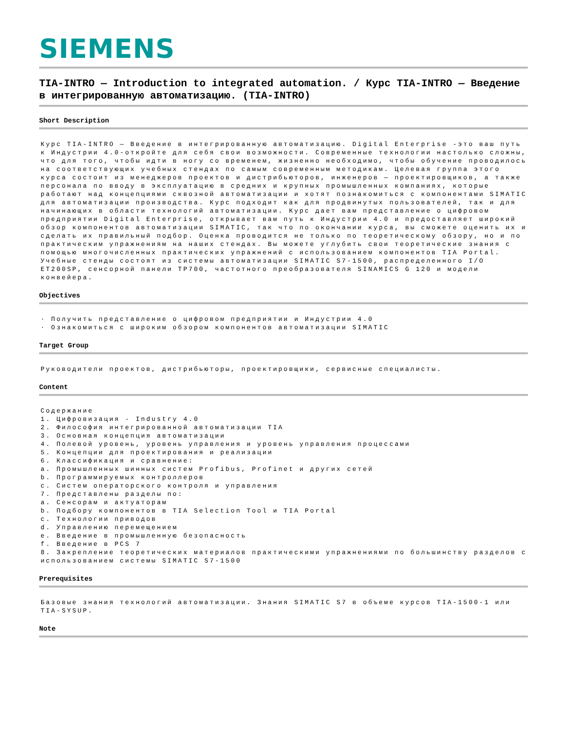SIEMENS
TIA-INTRO — Introduction to integrated automation. / Курс TIA-INTRO — Введение в интегрированную автоматизацию. (TIA-INTRO)
Short Description
Курс TIA-INTRO — Введение в интегрированную автоматизацию. Digital Enterprise -это ваш путь к Индустрии 4.0-откройте для себя свои возможности. Современные технологии настолько сложны, что для того, чтобы идти в ногу со временем, жизненно необходимо, чтобы обучение проводилось на соответствующих учебных стендах по самым современным методикам. Целевая группа этого курса состоит из менеджеров проектов и дистрибьюторов, инженеров — проектировщиков, а также персонала по вводу в эксплуатацию в средних и крупных промышленных компаниях, которые работают над концепциями сквозной автоматизации и хотят познакомиться с компонентами SIMATIC для автоматизации производства. Курс подходит как для продвинутых пользователей, так и для начинающих в области технологий автоматизации. Курс дает вам представление о цифровом предприятии Digital Enterprise, открывает вам путь к Индустрии 4.0 и предоставляет широкий обзор компонентов автоматизации SIMATIC, так что по окончании курса, вы сможете оценить их и сделать их правильный подбор. Оценка проводится не только по теоретическому обзору, но и по практическим упражнениям на наших стендах. Вы можете углубить свои теоретические знания с помощью многочисленных практических упражнений с использованием компонентов TIA Portal. Учебные стенды состоят из системы автоматизации SIMATIC S7-1500, распределенного I/O ET200SP, сенсорной панели TP700, частотного преобразователя SINAMICS G 120 и модели конвейера.
Objectives
· Получить представление о цифровом предприятии и Индустрии 4.0
· Ознакомиться с широким обзором компонентов автоматизации SIMATIC
Target Group
Руководители проектов, дистрибьюторы, проектировщики, сервисные специалисты.
Content
Содержание
1. Цифровизация - Industry 4.0
2. Философия интегрированной автоматизации TIA
3. Основная концепция автоматизации
4. Полевой уровень, уровень управления и уровень управления процессами
5. Концепции для проектирования и реализации
6. Классификация и сравнение:
a. Промышленных шинных систем Profibus, Profinet и других сетей
b. Программируемых контроллеров
c. Систем операторского контроля и управления
7. Представлены разделы по:
a. Сенсорам и актуаторам
b. Подбору компонентов в TIA Selection Tool и TIA Portal
c. Технологии приводов
d. Управлению перемещением
e. Введение в промышленную безопасность
f. Введение в PCS 7
8. Закрепление теоретических материалов практическими упражнениями по большинству разделов с использованием системы SIMATIC S7-1500
Prerequisites
Базовые знания технологий автоматизации. Знания SIMATIC S7 в объеме курсов TIA-1500-1 или TIA-SYSUP.
Note